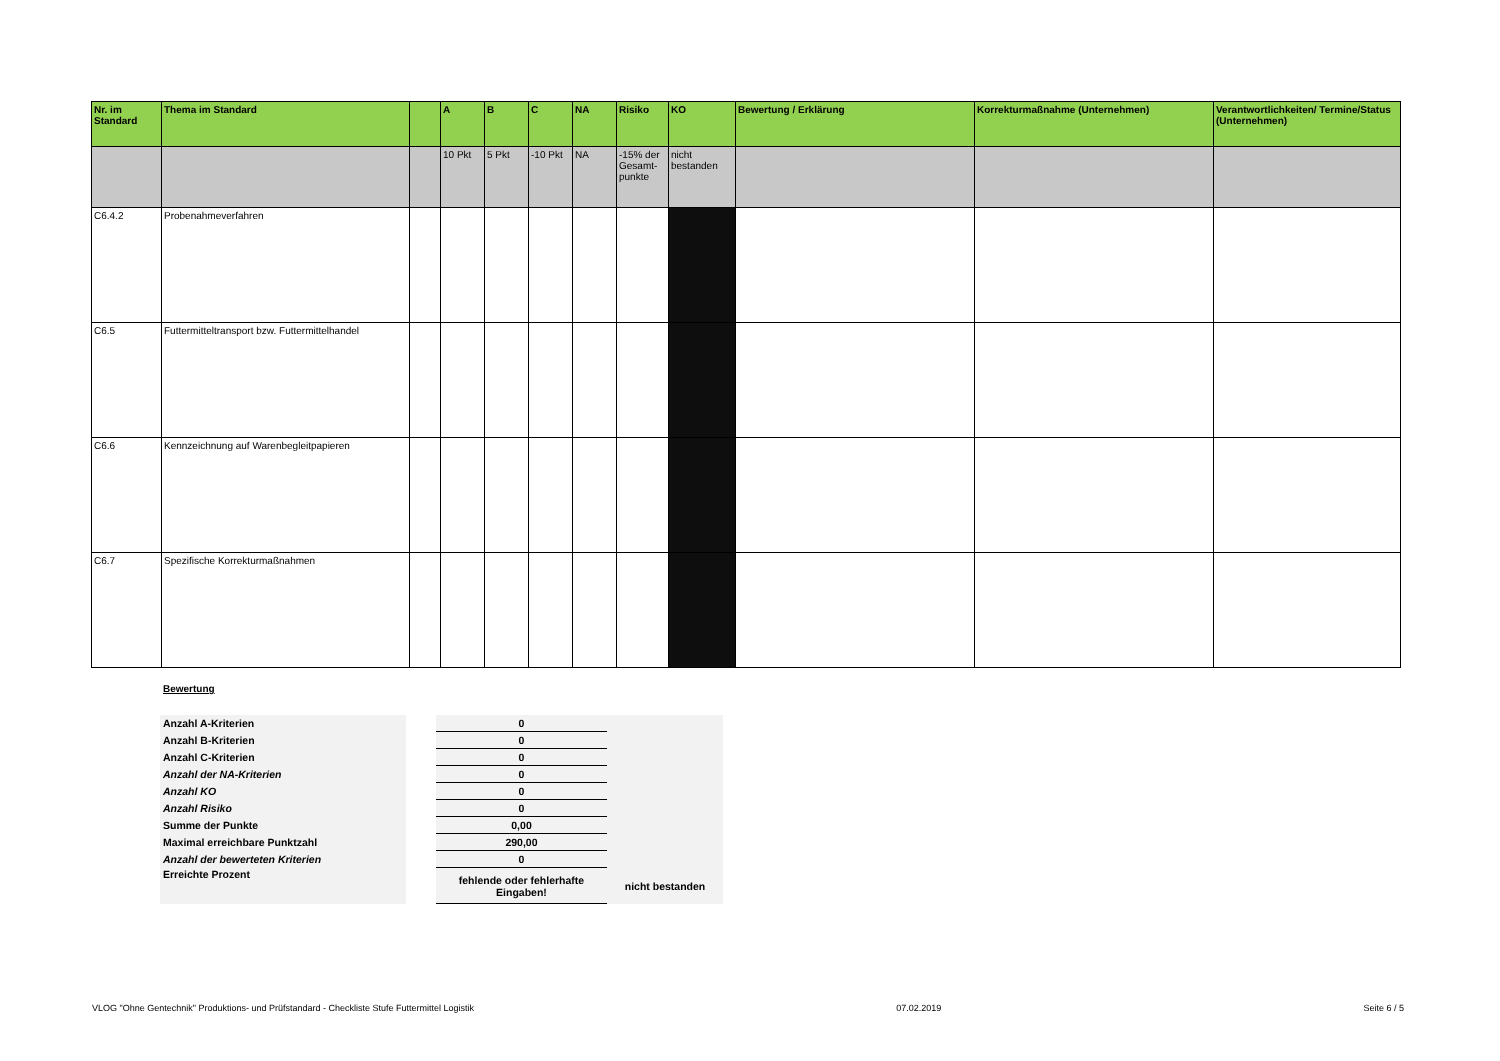| Nr. im Standard | Thema im Standard | | A | B | C | NA | Risiko | KO | Bewertung / Erklärung | Korrekturmaßnahme (Unternehmen) | Verantwortlichkeiten/ Termine/Status (Unternehmen) |
| --- | --- | --- | --- | --- | --- | --- | --- | --- | --- | --- | --- |
| | | | 10 Pkt | 5 Pkt | -10 Pkt | NA | -15% der Gesamt-punkte | nicht bestanden | | | |
| C6.4.2 | Probenahmeverfahren | | | | | | | | | | |
| C6.5 | Futtermitteltransport bzw. Futtermittelhandel | | | | | | | | | | |
| C6.6 | Kennzeichnung auf Warenbegleitpapieren | | | | | | | | | | |
| C6.7 | Spezifische Korrekturmaßnahmen | | | | | | | | | | |
Bewertung
| Anzahl A-Kriterien | | 0 | |
| Anzahl B-Kriterien | | 0 | |
| Anzahl C-Kriterien | | 0 | |
| Anzahl der NA-Kriterien | | 0 | |
| Anzahl KO | | 0 | |
| Anzahl Risiko | | 0 | |
| Summe der Punkte | | 0,00 | |
| Maximal erreichbare Punktzahl | | 290,00 | |
| Anzahl der bewerteten Kriterien | | 0 | |
| Erreichte Prozent | | fehlende oder fehlerhafte Eingaben! | nicht bestanden |
VLOG "Ohne Gentechnik" Produktions- und Prüfstandard - Checkliste Stufe Futtermittel Logistik 07.02.2019 Seite 6 / 5